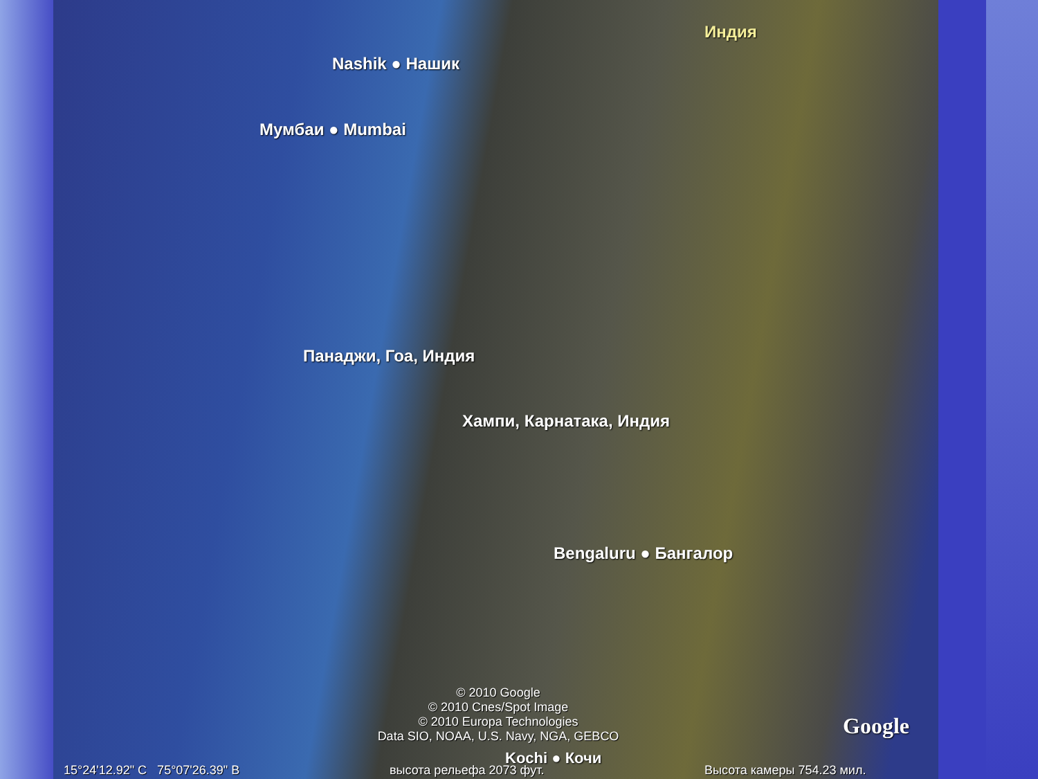Индия
Nashik ● Нашик
Мумбаи ● Mumbai
Панаджи, Гоа, Индия
Хампи, Карнатака, Индия
Bengaluru ● Бангалор
© 2010 Google
© 2010 Cnes/Spot Image
© 2010 Europa Technologies
Data SIO, NOAA, U.S. Navy, NGA, GEBCO
Kochi ● Кочи
Google
15°24'12.92" С 75°07'26.39" В
высота рельефа 2073 фут. Высота камеры 754.23 мил.